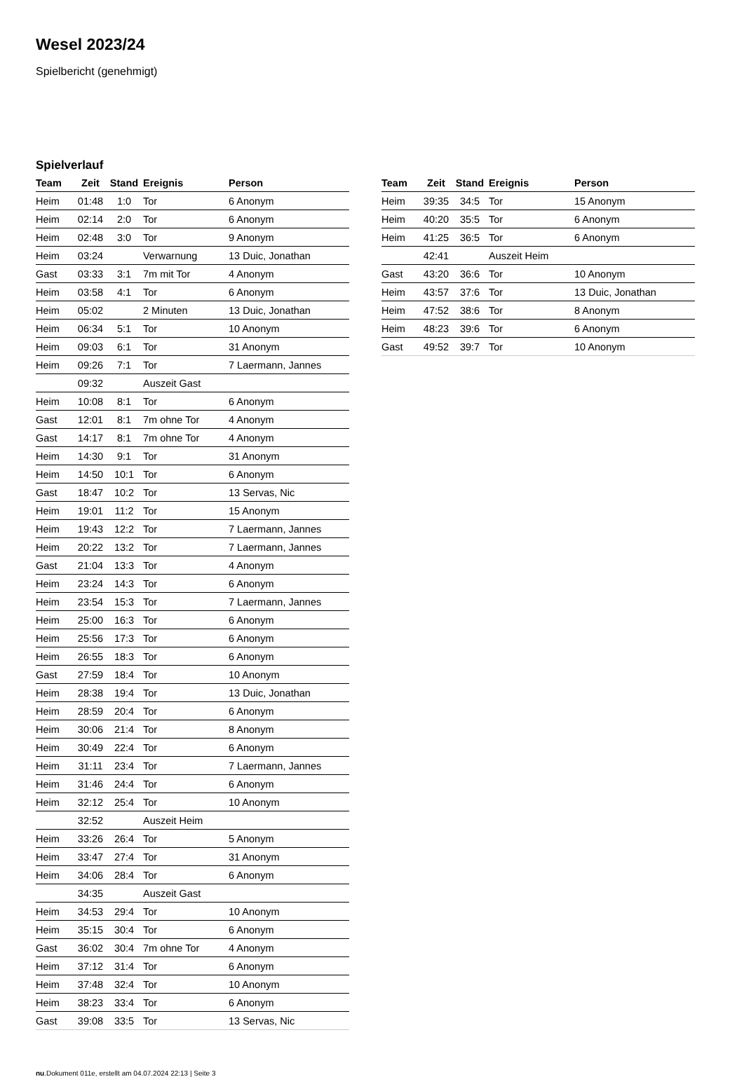Wesel 2023/24
Spielbericht (genehmigt)
Spielverlauf
| Team | Zeit | Stand | Ereignis | Person |
| --- | --- | --- | --- | --- |
| Heim | 01:48 | 1:0 | Tor | 6 Anonym |
| Heim | 02:14 | 2:0 | Tor | 6 Anonym |
| Heim | 02:48 | 3:0 | Tor | 9 Anonym |
| Heim | 03:24 | | Verwarnung | 13 Duic, Jonathan |
| Gast | 03:33 | 3:1 | 7m mit Tor | 4 Anonym |
| Heim | 03:58 | 4:1 | Tor | 6 Anonym |
| Heim | 05:02 | | 2 Minuten | 13 Duic, Jonathan |
| Heim | 06:34 | 5:1 | Tor | 10 Anonym |
| Heim | 09:03 | 6:1 | Tor | 31 Anonym |
| Heim | 09:26 | 7:1 | Tor | 7 Laermann, Jannes |
| | 09:32 | | Auszeit Gast | |
| Heim | 10:08 | 8:1 | Tor | 6 Anonym |
| Gast | 12:01 | 8:1 | 7m ohne Tor | 4 Anonym |
| Gast | 14:17 | 8:1 | 7m ohne Tor | 4 Anonym |
| Heim | 14:30 | 9:1 | Tor | 31 Anonym |
| Heim | 14:50 | 10:1 | Tor | 6 Anonym |
| Gast | 18:47 | 10:2 | Tor | 13 Servas, Nic |
| Heim | 19:01 | 11:2 | Tor | 15 Anonym |
| Heim | 19:43 | 12:2 | Tor | 7 Laermann, Jannes |
| Heim | 20:22 | 13:2 | Tor | 7 Laermann, Jannes |
| Gast | 21:04 | 13:3 | Tor | 4 Anonym |
| Heim | 23:24 | 14:3 | Tor | 6 Anonym |
| Heim | 23:54 | 15:3 | Tor | 7 Laermann, Jannes |
| Heim | 25:00 | 16:3 | Tor | 6 Anonym |
| Heim | 25:56 | 17:3 | Tor | 6 Anonym |
| Heim | 26:55 | 18:3 | Tor | 6 Anonym |
| Gast | 27:59 | 18:4 | Tor | 10 Anonym |
| Heim | 28:38 | 19:4 | Tor | 13 Duic, Jonathan |
| Heim | 28:59 | 20:4 | Tor | 6 Anonym |
| Heim | 30:06 | 21:4 | Tor | 8 Anonym |
| Heim | 30:49 | 22:4 | Tor | 6 Anonym |
| Heim | 31:11 | 23:4 | Tor | 7 Laermann, Jannes |
| Heim | 31:46 | 24:4 | Tor | 6 Anonym |
| Heim | 32:12 | 25:4 | Tor | 10 Anonym |
| | 32:52 | | Auszeit Heim | |
| Heim | 33:26 | 26:4 | Tor | 5 Anonym |
| Heim | 33:47 | 27:4 | Tor | 31 Anonym |
| Heim | 34:06 | 28:4 | Tor | 6 Anonym |
| | 34:35 | | Auszeit Gast | |
| Heim | 34:53 | 29:4 | Tor | 10 Anonym |
| Heim | 35:15 | 30:4 | Tor | 6 Anonym |
| Gast | 36:02 | 30:4 | 7m ohne Tor | 4 Anonym |
| Heim | 37:12 | 31:4 | Tor | 6 Anonym |
| Heim | 37:48 | 32:4 | Tor | 10 Anonym |
| Heim | 38:23 | 33:4 | Tor | 6 Anonym |
| Gast | 39:08 | 33:5 | Tor | 13 Servas, Nic |
| Team | Zeit | Stand | Ereignis | Person |
| --- | --- | --- | --- | --- |
| Heim | 39:35 | 34:5 | Tor | 15 Anonym |
| Heim | 40:20 | 35:5 | Tor | 6 Anonym |
| Heim | 41:25 | 36:5 | Tor | 6 Anonym |
| | 42:41 | | Auszeit Heim | |
| Gast | 43:20 | 36:6 | Tor | 10 Anonym |
| Heim | 43:57 | 37:6 | Tor | 13 Duic, Jonathan |
| Heim | 47:52 | 38:6 | Tor | 8 Anonym |
| Heim | 48:23 | 39:6 | Tor | 6 Anonym |
| Gast | 49:52 | 39:7 | Tor | 10 Anonym |
nu.Dokument 011e, erstellt am 04.07.2024 22:13 | Seite 3